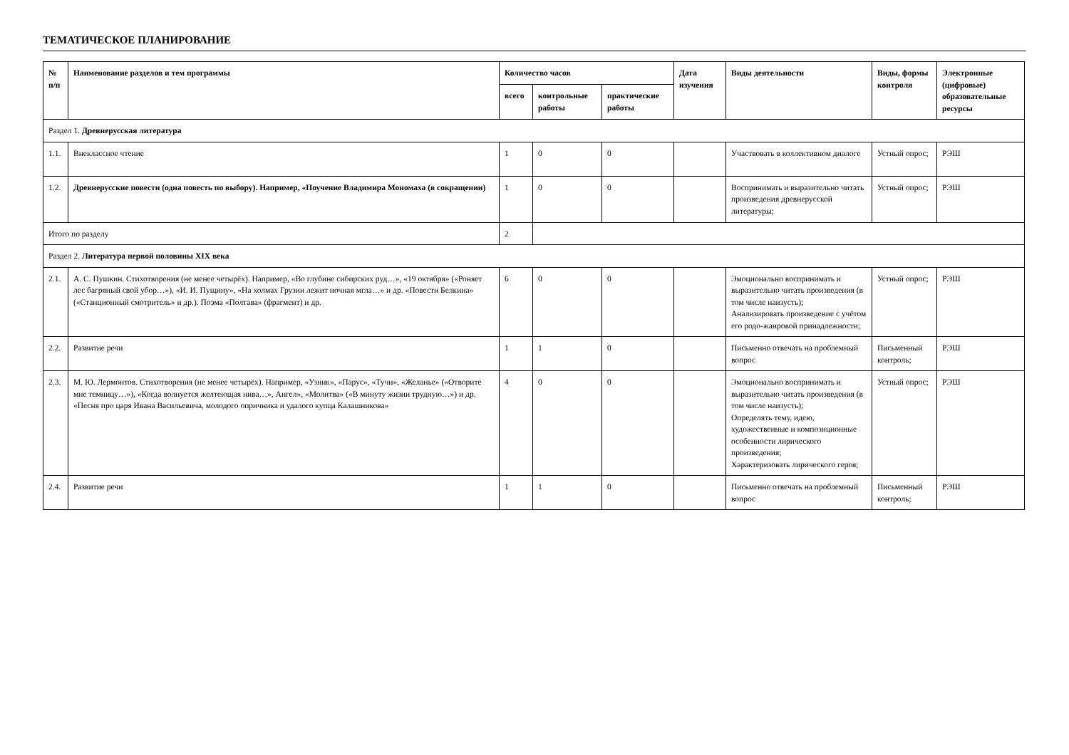ТЕМАТИЧЕСКОЕ ПЛАНИРОВАНИЕ
| № п/п | Наименование разделов и тем программы | Количество часов | | | Дата изучения | Виды деятельности | Виды, формы контроля | Электронные (цифровые) образовательные ресурсы |
| --- | --- | --- | --- | --- | --- | --- | --- | --- |
| | | всего | контрольные работы | практические работы | | | | |
| Раздел 1. Древнерусская литература | | | | | | | | |
| 1.1. | Внеклассное чтение | 1 | 0 | 0 | | Участвовать в коллективном диалоге | Устный опрос; | РЭШ |
| 1.2. | Древнерусские повести (одна повесть по выбору). Например, «Поучение Владимира Мономаха (в сокращении) | 1 | 0 | 0 | | Воспринимать и выразительно читать произведения древнерусской литературы; | Устный опрос; | РЭШ |
| Итого по разделу | | 2 | | | | | | |
| Раздел 2. Литература первой половины XIX века | | | | | | | | |
| 2.1. | А. С. Пушкин. Стихотворения (не менее четырёх). Например, «Во глубине сибирских руд…», «19 октября» («Роняет лес багряный свой убор…»), «И. И. Пущину», «На холмах Грузии лежит ночная мгла…» и др. «Повести Белкина» («Станционный смотритель» и др.). Поэма «Полтава» (фрагмент) и др. | 6 | 0 | 0 | | Эмоционально воспринимать и выразительно читать произведения (в том числе наизусть); Анализировать произведение с учётом его родо-жанровой принадлежности; | Устный опрос; | РЭШ |
| 2.2. | Развитие речи | 1 | 1 | 0 | | Письменно отвечать на проблемный вопрос | Письменный контроль; | РЭШ |
| 2.3. | М. Ю. Лермонтов. Стихотворения (не менее четырёх). Например, «Узник», «Парус», «Тучи», «Желанье» («Отворите мне темницу…»), «Когда волнуется желтеющая нива…», Ангел», «Молитва» («В минуту жизни трудную…») и др. «Песня про царя Ивана Васильевича, молодого опричника и удалого купца Калашникова» | 4 | 0 | 0 | | Эмоционально воспринимать и выразительно читать произведения (в том числе наизусть); Определять тему, идею, художественные и композиционные особенности лирического произведения; Характеризовать лирического героя; | Устный опрос; | РЭШ |
| 2.4. | Развитие речи | 1 | 1 | 0 | | Письменно отвечать на проблемный вопрос | Письменный контроль; | РЭШ |